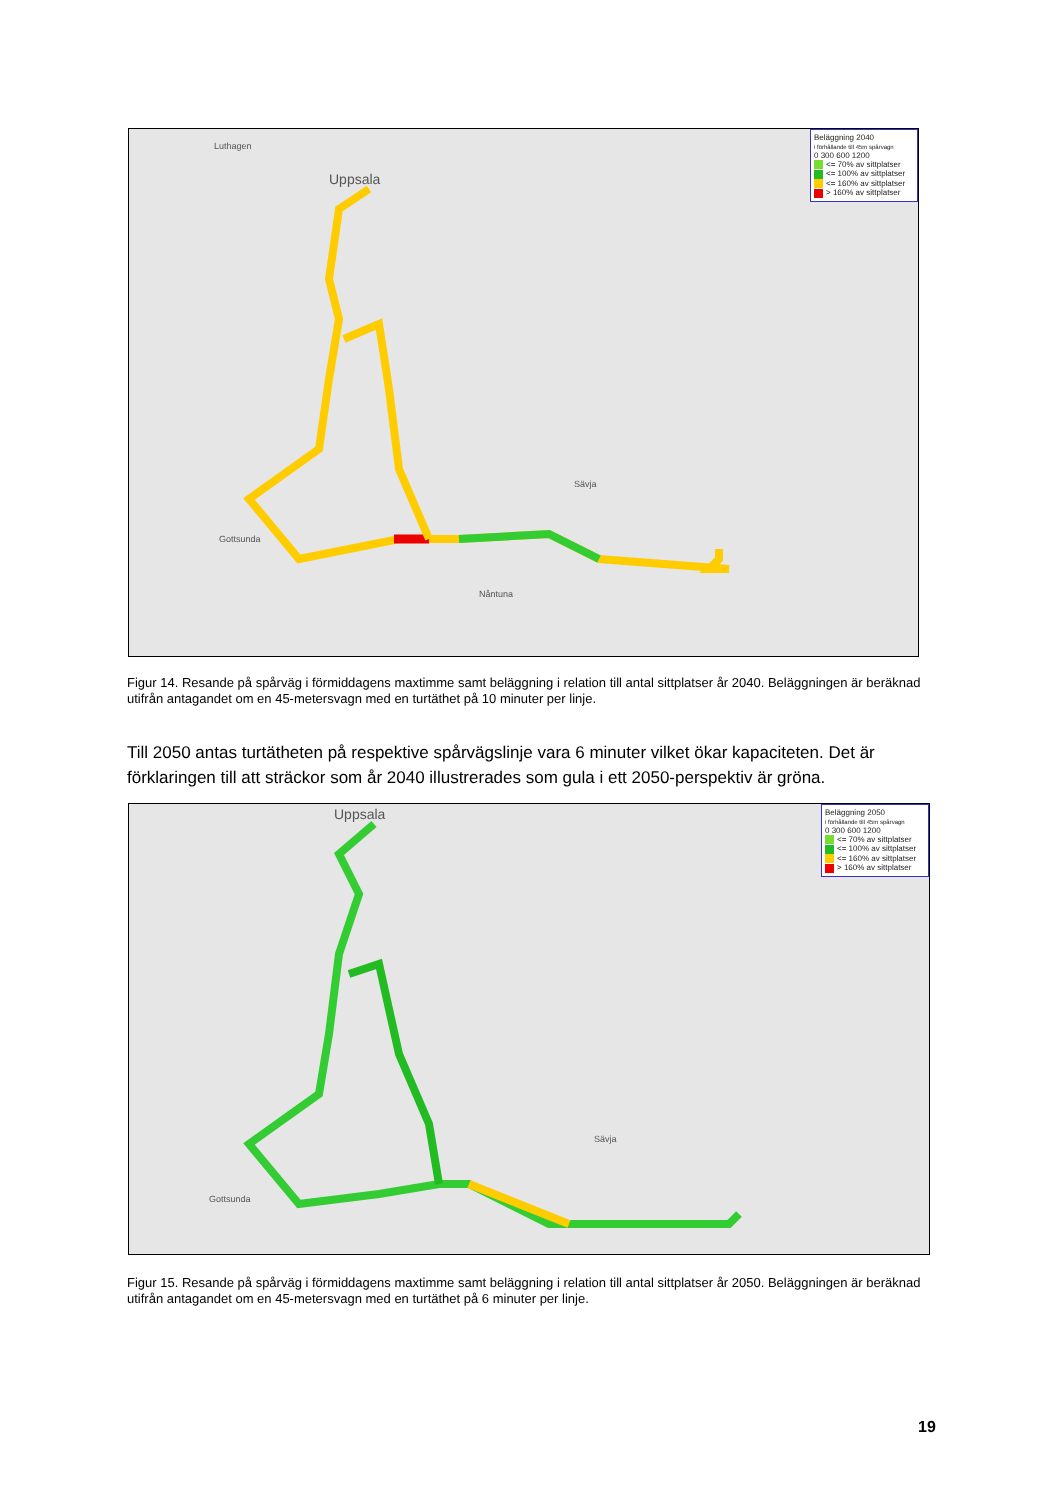Uppsala
Luthagen
Gottsunda
Nåntuna
Sävja
Beläggning 2040
i förhållande till 45m spårvagn
0 300 600 1200
<= 70% av sittplatser
<= 100% av sittplatser
<= 160% av sittplatser
> 160% av sittplatser
Figur 14. Resande på spårväg i förmiddagens maxtimme samt beläggning i relation till antal sittplatser år 2040. Beläggningen är beräknad utifrån antagandet om en 45-metersvagn med en turtäthet på 10 minuter per linje.
Till 2050 antas turtätheten på respektive spårvägslinje vara 6 minuter vilket ökar kapaciteten. Det är förklaringen till att sträckor som år 2040 illustrerades som gula i ett 2050-perspektiv är gröna.
Uppsala
Gottsunda
Sävja
Beläggning 2050
i förhållande till 45m spårvagn
0 300 600 1200
<= 70% av sittplatser
<= 100% av sittplatser
<= 160% av sittplatser
> 160% av sittplatser
Figur 15. Resande på spårväg i förmiddagens maxtimme samt beläggning i relation till antal sittplatser år 2050. Beläggningen är beräknad utifrån antagandet om en 45-metersvagn med en turtäthet på 6 minuter per linje.
19